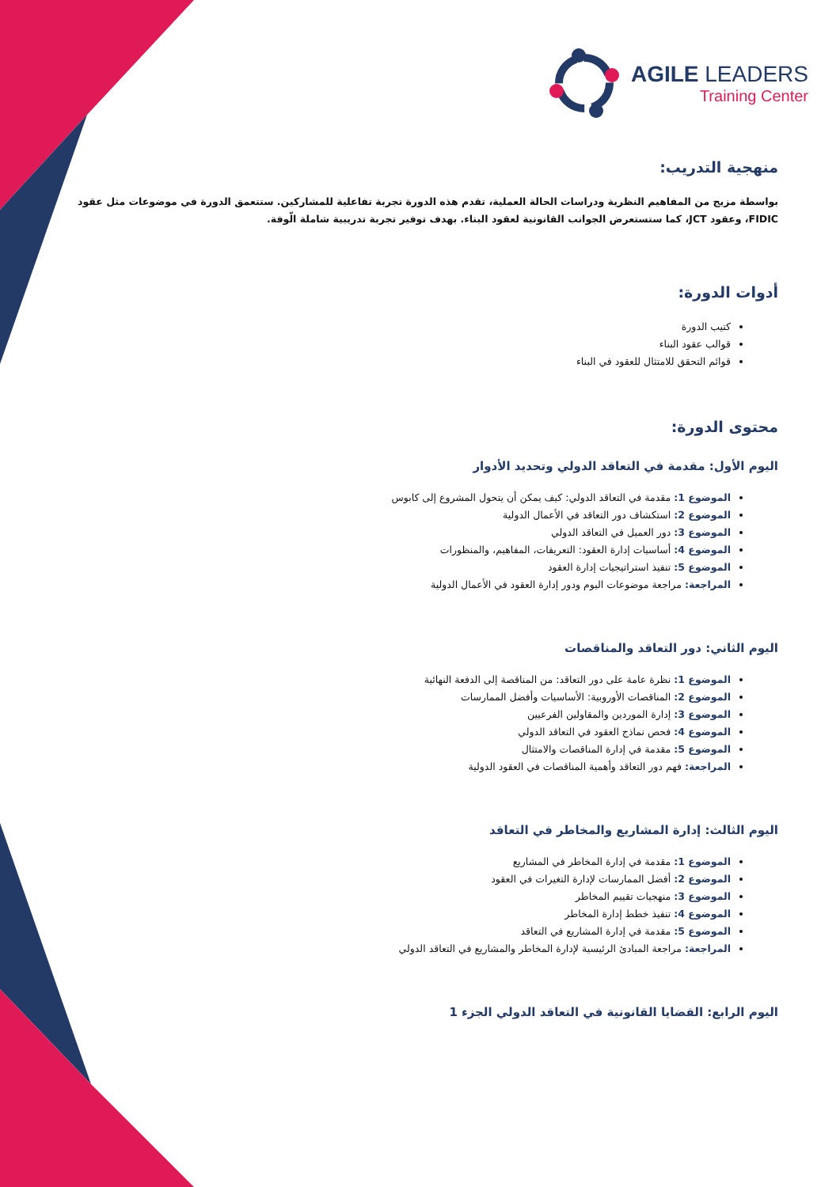AGILE LEADERS
Training Center
منهجية التدريب:
بواسطة مزيج من المفاهيم النظرية ودراسات الحالة العملية، تقدم هذه الدورة تجربة تفاعلية للمشاركين. ستتعمق الدورة في موضوعات مثل عقود FIDIC، وعقود JCT، كما ستستعرض الجوانب القانونية لعقود البناء. بهدف توفير تجربة تدريبية شاملة الّوفة.
أدوات الدورة:
كتيب الدورة
قوالب عقود البناء
قوائم التحقق للامتثال للعقود في البناء
محتوى الدورة:
اليوم الأول: مقدمة في التعاقد الدولي وتحديد الأدوار
الموضوع 1: مقدمة في التعاقد الدولي: كيف يمكن أن يتحول المشروع إلى كابوس
الموضوع 2: استكشاف دور التعاقد في الأعمال الدولية
الموضوع 3: دور العميل في التعاقد الدولي
الموضوع 4: أساسيات إدارة العقود: التعريفات، المفاهيم، والمنظورات
الموضوع 5: تنفيذ استراتيجيات إدارة العقود
المراجعة: مراجعة موضوعات اليوم ودور إدارة العقود في الأعمال الدولية
اليوم الثاني: دور التعاقد والمناقصات
الموضوع 1: نظرة عامة على دور التعاقد: من المناقصة إلى الدفعة النهائية
الموضوع 2: المناقصات الأوروبية: الأساسيات وأفضل الممارسات
الموضوع 3: إدارة الموردين والمقاولين الفرعيين
الموضوع 4: فحص نماذج العقود في التعاقد الدولي
الموضوع 5: مقدمة في إدارة المناقصات والامتثال
المراجعة: فهم دور التعاقد وأهمية المناقصات في العقود الدولية
اليوم الثالث: إدارة المشاريع والمخاطر في التعاقد
الموضوع 1: مقدمة في إدارة المخاطر في المشاريع
الموضوع 2: أفضل الممارسات لإدارة التغيرات في العقود
الموضوع 3: منهجيات تقييم المخاطر
الموضوع 4: تنفيذ خطط إدارة المخاطر
الموضوع 5: مقدمة في إدارة المشاريع في التعاقد
المراجعة: مراجعة المبادئ الرئيسية لإدارة المخاطر والمشاريع في التعاقد الدولي
اليوم الرابع: القضايا القانونية في التعاقد الدولي الجزء 1